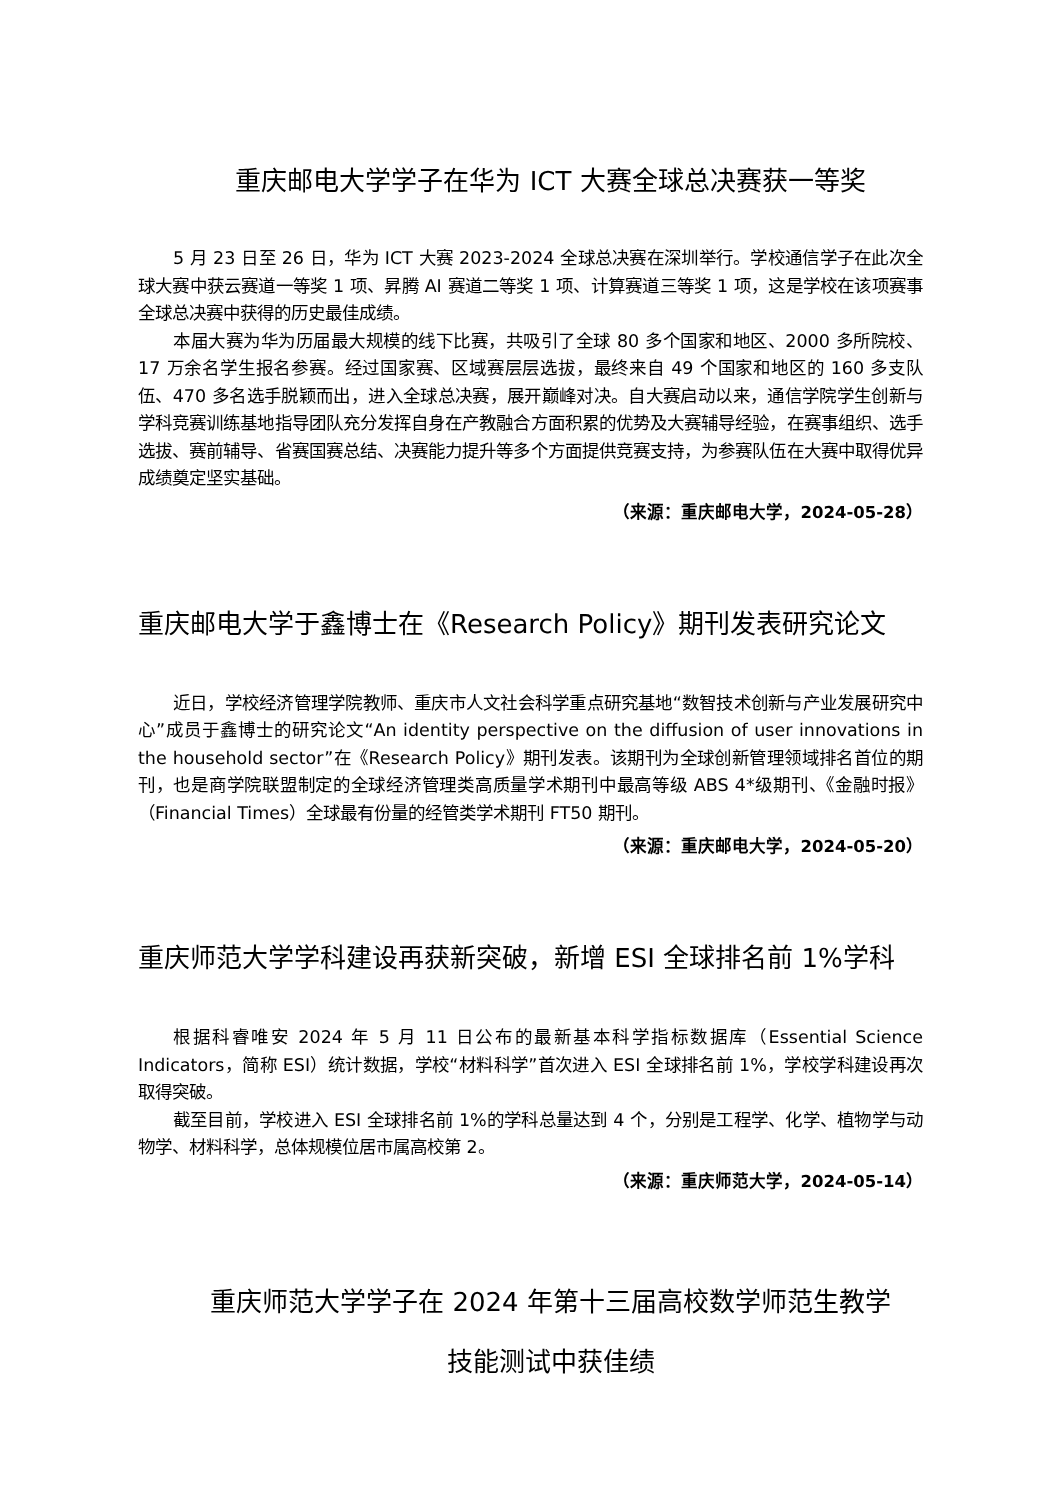重庆邮电大学学子在华为 ICT 大赛全球总决赛获一等奖
5 月 23 日至 26 日，华为 ICT 大赛 2023-2024 全球总决赛在深圳举行。学校通信学子在此次全球大赛中获云赛道一等奖 1 项、昇腾 AI 赛道二等奖 1 项、计算赛道三等奖 1 项，这是学校在该项赛事全球总决赛中获得的历史最佳成绩。
本届大赛为华为历届最大规模的线下比赛，共吸引了全球 80 多个国家和地区、2000 多所院校、17 万余名学生报名参赛。经过国家赛、区域赛层层选拔，最终来自 49 个国家和地区的 160 多支队伍、470 多名选手脱颖而出，进入全球总决赛，展开巅峰对决。自大赛启动以来，通信学院学生创新与学科竞赛训练基地指导团队充分发挥自身在产教融合方面积累的优势及大赛辅导经验，在赛事组织、选手选拔、赛前辅导、省赛国赛总结、决赛能力提升等多个方面提供竞赛支持，为参赛队伍在大赛中取得优异成绩奠定坚实基础。
（来源：重庆邮电大学，2024-05-28）
重庆邮电大学于鑫博士在《Research Policy》期刊发表研究论文
近日，学校经济管理学院教师、重庆市人文社会科学重点研究基地“数智技术创新与产业发展研究中心”成员于鑫博士的研究论文“An identity perspective on the diffusion of user innovations in the household sector”在《Research Policy》期刊发表。该期刊为全球创新管理领域排名首位的期刊，也是商学院联盟制定的全球经济管理类高质量学术期刊中最高等级 ABS 4*级期刊、《金融时报》（Financial Times）全球最有份量的经管类学术期刊 FT50 期刊。
（来源：重庆邮电大学，2024-05-20）
重庆师范大学学科建设再获新突破，新增 ESI 全球排名前 1%学科
根据科睿唯安 2024 年 5 月 11 日公布的最新基本科学指标数据库（Essential Science Indicators，简称 ESI）统计数据，学校“材料科学”首次进入 ESI 全球排名前 1%，学校学科建设再次取得突破。
截至目前，学校进入 ESI 全球排名前 1%的学科总量达到 4 个，分别是工程学、化学、植物学与动物学、材料科学，总体规模位居市属高校第 2。
（来源：重庆师范大学，2024-05-14）
重庆师范大学学子在 2024 年第十三届高校数学师范生教学
技能测试中获佳绩